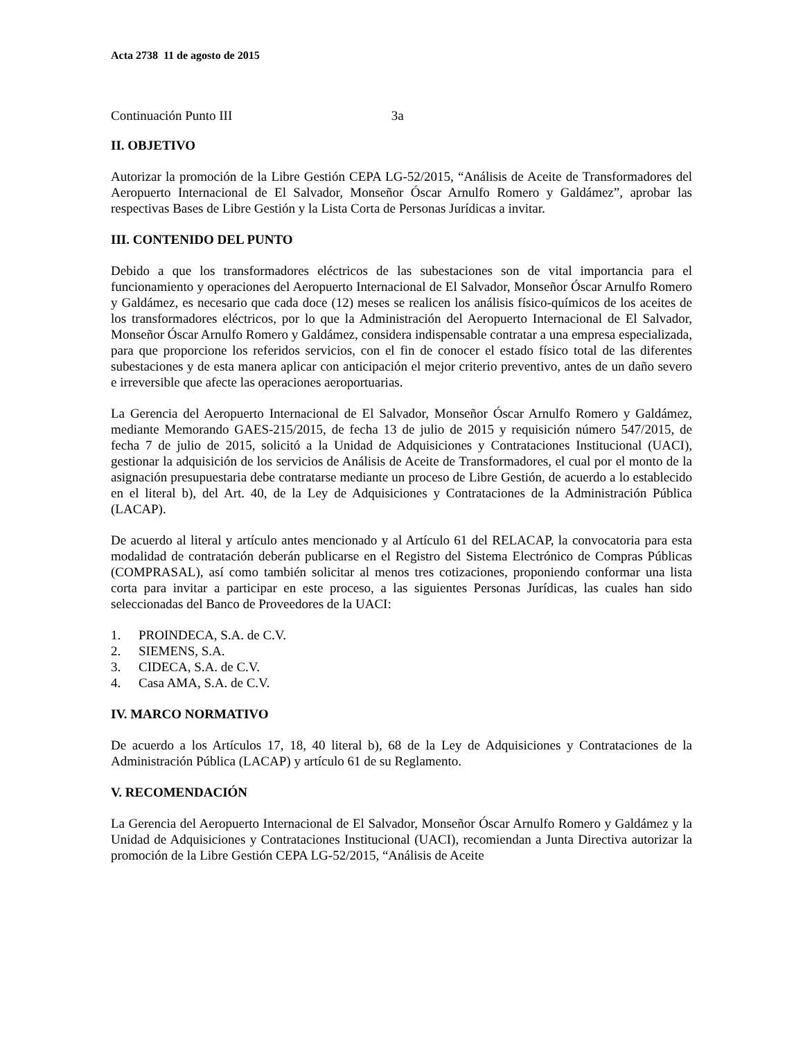Acta 2738 11 de agosto de 2015
Continuación Punto III 3a
II. OBJETIVO
Autorizar la promoción de la Libre Gestión CEPA LG-52/2015, “Análisis de Aceite de Transformadores del Aeropuerto Internacional de El Salvador, Monseñor Óscar Arnulfo Romero y Galdámez”, aprobar las respectivas Bases de Libre Gestión y la Lista Corta de Personas Jurídicas a invitar.
III. CONTENIDO DEL PUNTO
Debido a que los transformadores eléctricos de las subestaciones son de vital importancia para el funcionamiento y operaciones del Aeropuerto Internacional de El Salvador, Monseñor Óscar Arnulfo Romero y Galdámez, es necesario que cada doce (12) meses se realicen los análisis físico-químicos de los aceites de los transformadores eléctricos, por lo que la Administración del Aeropuerto Internacional de El Salvador, Monseñor Óscar Arnulfo Romero y Galdámez, considera indispensable contratar a una empresa especializada, para que proporcione los referidos servicios, con el fin de conocer el estado físico total de las diferentes subestaciones y de esta manera aplicar con anticipación el mejor criterio preventivo, antes de un daño severo e irreversible que afecte las operaciones aeroportuarias.
La Gerencia del Aeropuerto Internacional de El Salvador, Monseñor Óscar Arnulfo Romero y Galdámez, mediante Memorando GAES-215/2015, de fecha 13 de julio de 2015 y requisición número 547/2015, de fecha 7 de julio de 2015, solicitó a la Unidad de Adquisiciones y Contrataciones Institucional (UACI), gestionar la adquisición de los servicios de Análisis de Aceite de Transformadores, el cual por el monto de la asignación presupuestaria debe contratarse mediante un proceso de Libre Gestión, de acuerdo a lo establecido en el literal b), del Art. 40, de la Ley de Adquisiciones y Contrataciones de la Administración Pública (LACAP).
De acuerdo al literal y artículo antes mencionado y al Artículo 61 del RELACAP, la convocatoria para esta modalidad de contratación deberán publicarse en el Registro del Sistema Electrónico de Compras Públicas (COMPRASAL), así como también solicitar al menos tres cotizaciones, proponiendo conformar una lista corta para invitar a participar en este proceso, a las siguientes Personas Jurídicas, las cuales han sido seleccionadas del Banco de Proveedores de la UACI:
1. PROINDECA, S.A. de C.V.
2. SIEMENS, S.A.
3. CIDECA, S.A. de C.V.
4. Casa AMA, S.A. de C.V.
IV. MARCO NORMATIVO
De acuerdo a los Artículos 17, 18, 40 literal b), 68 de la Ley de Adquisiciones y Contrataciones de la Administración Pública (LACAP) y artículo 61 de su Reglamento.
V. RECOMENDACIÓN
La Gerencia del Aeropuerto Internacional de El Salvador, Monseñor Óscar Arnulfo Romero y Galdámez y la Unidad de Adquisiciones y Contrataciones Institucional (UACI), recomiendan a Junta Directiva autorizar la promoción de la Libre Gestión CEPA LG-52/2015, “Análisis de Aceite